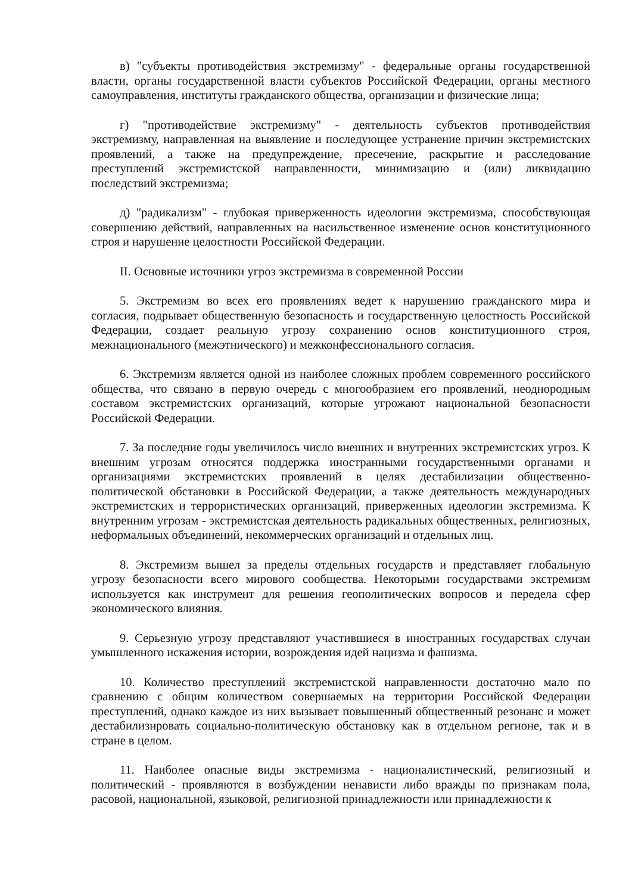в) "субъекты противодействия экстремизму" - федеральные органы государственной власти, органы государственной власти субъектов Российской Федерации, органы местного самоуправления, институты гражданского общества, организации и физические лица;
г) "противодействие экстремизму" - деятельность субъектов противодействия экстремизму, направленная на выявление и последующее устранение причин экстремистских проявлений, а также на предупреждение, пресечение, раскрытие и расследование преступлений экстремистской направленности, минимизацию и (или) ликвидацию последствий экстремизма;
д) "радикализм" - глубокая приверженность идеологии экстремизма, способствующая совершению действий, направленных на насильственное изменение основ конституционного строя и нарушение целостности Российской Федерации.
II. Основные источники угроз экстремизма в современной России
5. Экстремизм во всех его проявлениях ведет к нарушению гражданского мира и согласия, подрывает общественную безопасность и государственную целостность Российской Федерации, создает реальную угрозу сохранению основ конституционного строя, межнационального (межэтнического) и межконфессионального согласия.
6. Экстремизм является одной из наиболее сложных проблем современного российского общества, что связано в первую очередь с многообразием его проявлений, неоднородным составом экстремистских организаций, которые угрожают национальной безопасности Российской Федерации.
7. За последние годы увеличилось число внешних и внутренних экстремистских угроз. К внешним угрозам относятся поддержка иностранными государственными органами и организациями экстремистских проявлений в целях дестабилизации общественно-политической обстановки в Российской Федерации, а также деятельность международных экстремистских и террористических организаций, приверженных идеологии экстремизма. К внутренним угрозам - экстремистская деятельность радикальных общественных, религиозных, неформальных объединений, некоммерческих организаций и отдельных лиц.
8. Экстремизм вышел за пределы отдельных государств и представляет глобальную угрозу безопасности всего мирового сообщества. Некоторыми государствами экстремизм используется как инструмент для решения геополитических вопросов и передела сфер экономического влияния.
9. Серьезную угрозу представляют участившиеся в иностранных государствах случаи умышленного искажения истории, возрождения идей нацизма и фашизма.
10. Количество преступлений экстремистской направленности достаточно мало по сравнению с общим количеством совершаемых на территории Российской Федерации преступлений, однако каждое из них вызывает повышенный общественный резонанс и может дестабилизировать социально-политическую обстановку как в отдельном регионе, так и в стране в целом.
11. Наиболее опасные виды экстремизма - националистический, религиозный и политический - проявляются в возбуждении ненависти либо вражды по признакам пола, расовой, национальной, языковой, религиозной принадлежности или принадлежности к